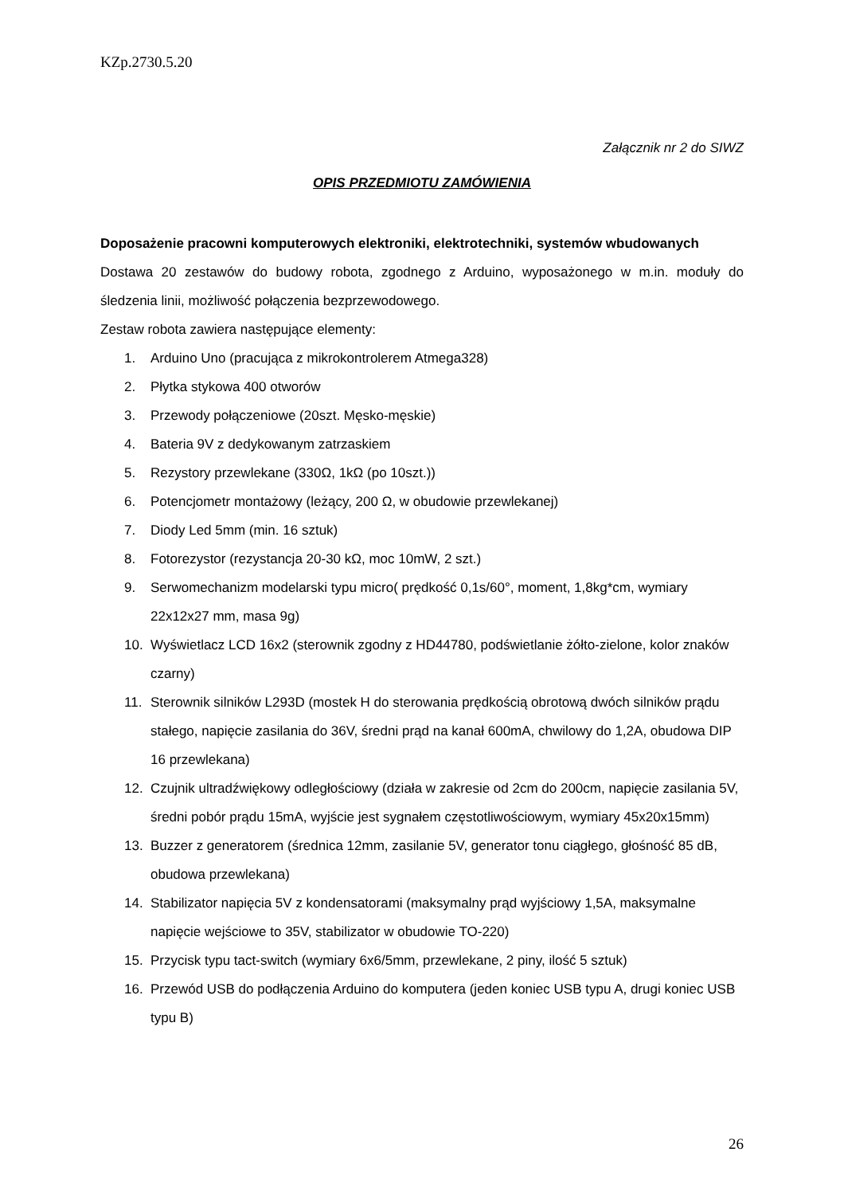KZp.2730.5.20
Załącznik nr 2 do SIWZ
OPIS PRZEDMIOTU ZAMÓWIENIA
Doposażenie pracowni komputerowych elektroniki, elektrotechniki, systemów wbudowanych
Dostawa 20 zestawów do budowy robota, zgodnego z Arduino, wyposażonego w m.in. moduły do śledzenia linii, możliwość połączenia bezprzewodowego.
Zestaw robota zawiera następujące elementy:
1. Arduino Uno (pracująca z mikrokontrolerem Atmega328)
2. Płytka stykowa 400 otworów
3. Przewody połączeniowe (20szt. Męsko-męskie)
4. Bateria 9V z dedykowanym zatrzaskiem
5. Rezystory przewlekane (330Ω, 1kΩ (po 10szt.))
6. Potencjometr montażowy (leżący, 200 Ω, w obudowie przewlekanej)
7. Diody Led 5mm (min. 16 sztuk)
8. Fotorezystor (rezystancja 20-30 kΩ, moc 10mW, 2 szt.)
9. Serwomechanizm modelarski typu micro( prędkość 0,1s/60°, moment, 1,8kg*cm, wymiary 22x12x27 mm, masa 9g)
10. Wyświetlacz LCD 16x2 (sterownik zgodny z HD44780, podświetlanie żółto-zielone, kolor znaków czarny)
11. Sterownik silników L293D (mostek H do sterowania prędkością obrotową dwóch silników prądu stałego, napięcie zasilania do 36V, średni prąd na kanał 600mA, chwilowy do 1,2A, obudowa DIP 16 przewlekana)
12. Czujnik ultradźwiękowy odległościowy (działa w zakresie od 2cm do 200cm, napięcie zasilania 5V, średni pobór prądu 15mA, wyjście jest sygnałem częstotliwościowym, wymiary 45x20x15mm)
13. Buzzer z generatorem (średnica 12mm, zasilanie 5V, generator tonu ciągłego, głośność 85 dB, obudowa przewlekana)
14. Stabilizator napięcia 5V z kondensatorami (maksymalny prąd wyjściowy 1,5A, maksymalne napięcie wejściowe to 35V, stabilizator w obudowie TO-220)
15. Przycisk typu tact-switch (wymiary 6x6/5mm, przewlekane, 2 piny, ilość 5 sztuk)
16. Przewód USB do podłączenia Arduino do komputera (jeden koniec USB typu A, drugi koniec USB typu B)
26